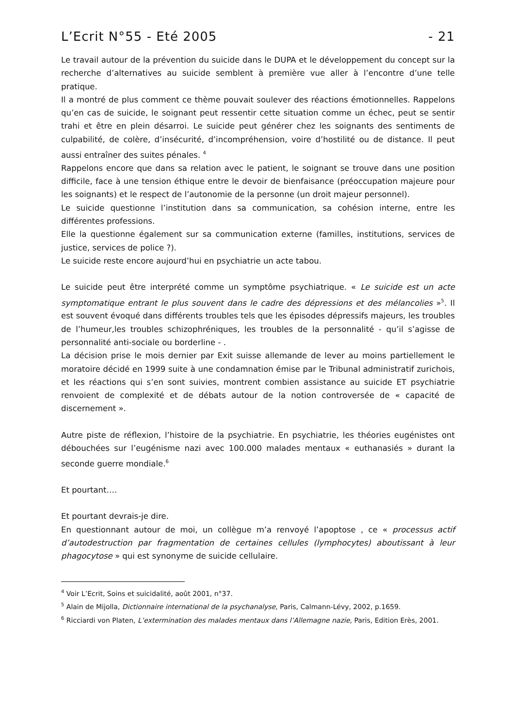L’Ecrit N°55 - Eté 2005 - 21
Le travail autour de la prévention du suicide dans le DUPA et le développement du concept sur la recherche d’alternatives au suicide semblent à première vue aller à l’encontre d’une telle pratique.
Il a montré de plus comment ce thème pouvait soulever des réactions émotionnelles. Rappelons qu’en cas de suicide, le soignant peut ressentir cette situation comme un échec, peut se sentir trahi et être en plein désarroi. Le suicide peut générer chez les soignants des sentiments de culpabilité, de colère, d’insécurité, d’incompréhension, voire d’hostilité ou de distance. Il peut aussi entraîner des suites pénales. <sup>4</sup>
Rappelons encore que dans sa relation avec le patient, le soignant se trouve dans une position difficile, face à une tension éthique entre le devoir de bienfaisance (préoccupation majeure pour les soignants) et le respect de l’autonomie de la personne (un droit majeur personnel).
Le suicide questionne l’institution dans sa communication, sa cohésion interne, entre les différentes professions.
Elle la questionne également sur sa communication externe (familles, institutions, services de justice, services de police ?).
Le suicide reste encore aujourd’hui en psychiatrie un acte tabou.
Le suicide peut être interprété comme un symptôme psychiatrique. « Le suicide est un acte symptomatique entrant le plus souvent dans le cadre des dépressions et des mélancolies »<sup>5</sup>. Il est souvent évoqué dans différents troubles tels que les épisodes dépressifs majeurs, les troubles de l’humeur,les troubles schizophréniques, les troubles de la personnalité - qu’il s’agisse de personnalité anti-sociale ou borderline - .
La décision prise le mois dernier par Exit suisse allemande de lever au moins partiellement le moratoire décidé en 1999 suite à une condamnation émise par le Tribunal administratif zurichois, et les réactions qui s’en sont suivies, montrent combien assistance au suicide ET psychiatrie renvoient de complexité et de débats autour de la notion controversée de « capacité de discernement ».
Autre piste de réflexion, l’histoire de la psychiatrie. En psychiatrie, les théories eugénistes ont débouchées sur l’eugénisme nazi avec 100.000 malades mentaux « euthanasiés » durant la seconde guerre mondiale.<sup>6</sup>
Et pourtant….
Et pourtant devrais-je dire.
En questionnant autour de moi, un collègue m’a renvoyé l’apoptose , ce « processus actif d’autodestruction par fragmentation de certaines cellules (lymphocytes) aboutissant à leur phagocytose » qui est synonyme de suicide cellulaire.
<sup>4</sup> Voir L’Ecrit, Soins et suicidalité, août 2001, n°37.
<sup>5</sup> Alain de Mijolla, Dictionnaire international de la psychanalyse, Paris, Calmann-Lévy, 2002, p.1659.
<sup>6</sup> Ricciardi von Platen, L’extermination des malades mentaux dans l’Allemagne nazie, Paris, Edition Erès, 2001.